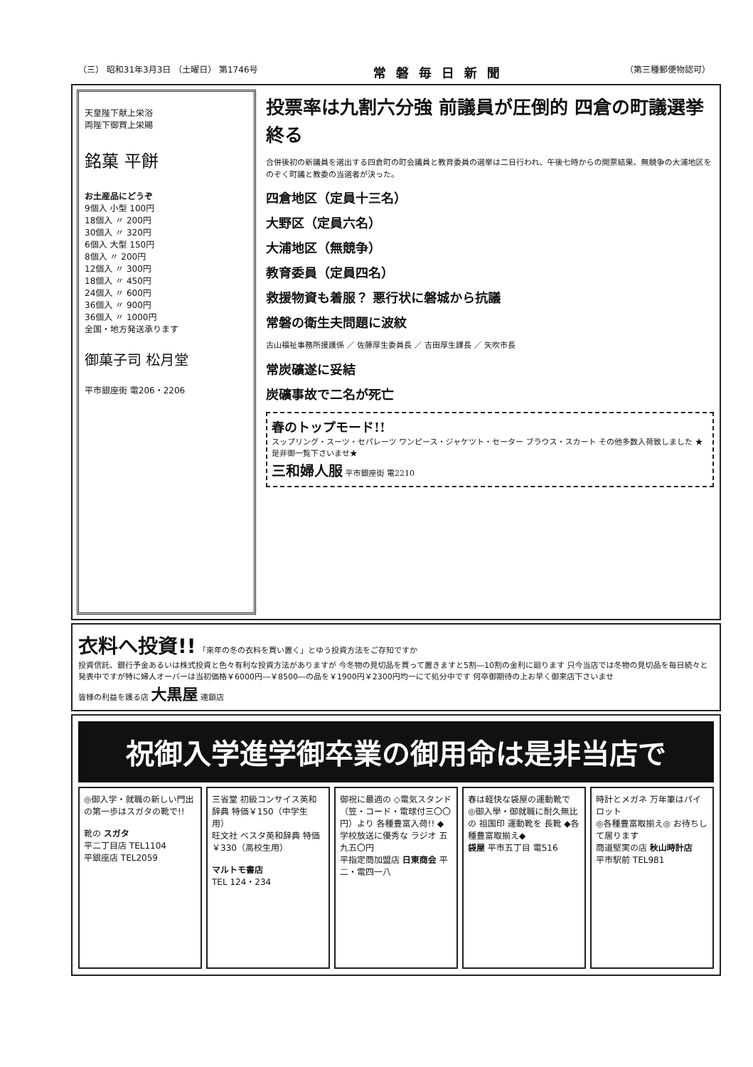（三） 昭和31年3月3日 （土曜日） 第1746号 常磐毎日新聞 （第三種郵便物認可）
天皇陛下献上栄浴
両陛下御買上栄賜
銘菓 平餅
お土産品にどうぞ
9個入 小型 100円
18個入 〃 200円
30個入 〃 320円
6個入 大型 150円
8個入 〃 200円
12個入 〃 300円
18個入 〃 450円
24個入 〃 600円
36個入 〃 900円
36個入 〃 1000円
全国・地方発送承ります
御菓子司 松月堂
平市銀座街 電206・2206
投票率は九割六分強 前議員が圧倒的 四倉の町議選挙終る
合併後初の新議員を選出する四倉町の町会議員と教育委員の選挙は二日行われ、午後七時からの開票結果、無競争の大浦地区をのぞく町議と教委の当選者が決った。
四倉地区（定員十三名）
大野区（定員六名）
大浦地区（無競争）
教育委員（定員四名）
救援物資も着服？ 悪行状に磐城から抗議
常磐の衛生夫問題に波紋
古山福祉事務所援護係 ／ 佐藤厚生委員長 ／ 吉田厚生課長 ／ 矢吹市長
常炭礦遂に妥結
炭礦事故で二名が死亡
春のトップモード!!
スップリング・スーツ・セパレーツ ワンピース・ジャケツト・セーター ブラウス・スカート その他多数入荷致しました ★是非御一覧下さいませ★
三和婦人服 平市銀座街 電2210
衣料へ投資!! 「來年の冬の衣料を買い置く」とゆう投資方法をご存知ですか
投資信託、銀行予金あるいは株式投資と色々有利な投資方法がありますが 今冬物の見切品を買って置きますと5割―10割の金利に廻ります 只今当店では冬物の見切品を毎日続々と発表中ですが特に婦人オーバーは当初価格￥6000円―￥8500―の品を￥1900円￥2300円均一にて処分中です 何卒御期待の上お早く御来店下さいませ
皆様の利益を護る店 大黒屋 連鎖店
祝御入学進学御卒業の御用命は是非当店で
◎御入学・就職の新しい門出の第一歩はスガタの靴で!!
靴の スガタ
平二丁目店 TEL1104
平銀座店 TEL2059
三省堂 初級コンサイス英和辞典 特価￥150（中学生用）
旺文社 ベスタ英和辞典 特価￥330（高校生用）
マルトモ書店
TEL 124・234
御祝に最適の ◇電気スタンド（笠・コード・電球付三〇〇円）より 各種豊富入荷!! ◆学校放送に優秀な ラジオ 五九五〇円
平指定商加盟店 日東商会 平 二・電四一八
春は軽快な袋屋の運動靴で ◎御入學・御就職に耐久無比の 祖国印 運動靴を 長靴 ◆各種豊富取揃え◆
袋屋 平市五丁目 電516
時計とメガネ 万年筆はパイロット
◎各種豊富取揃え◎ お待ちして居ります
商道堅実の店 秋山時計店
平市駅前 TEL981